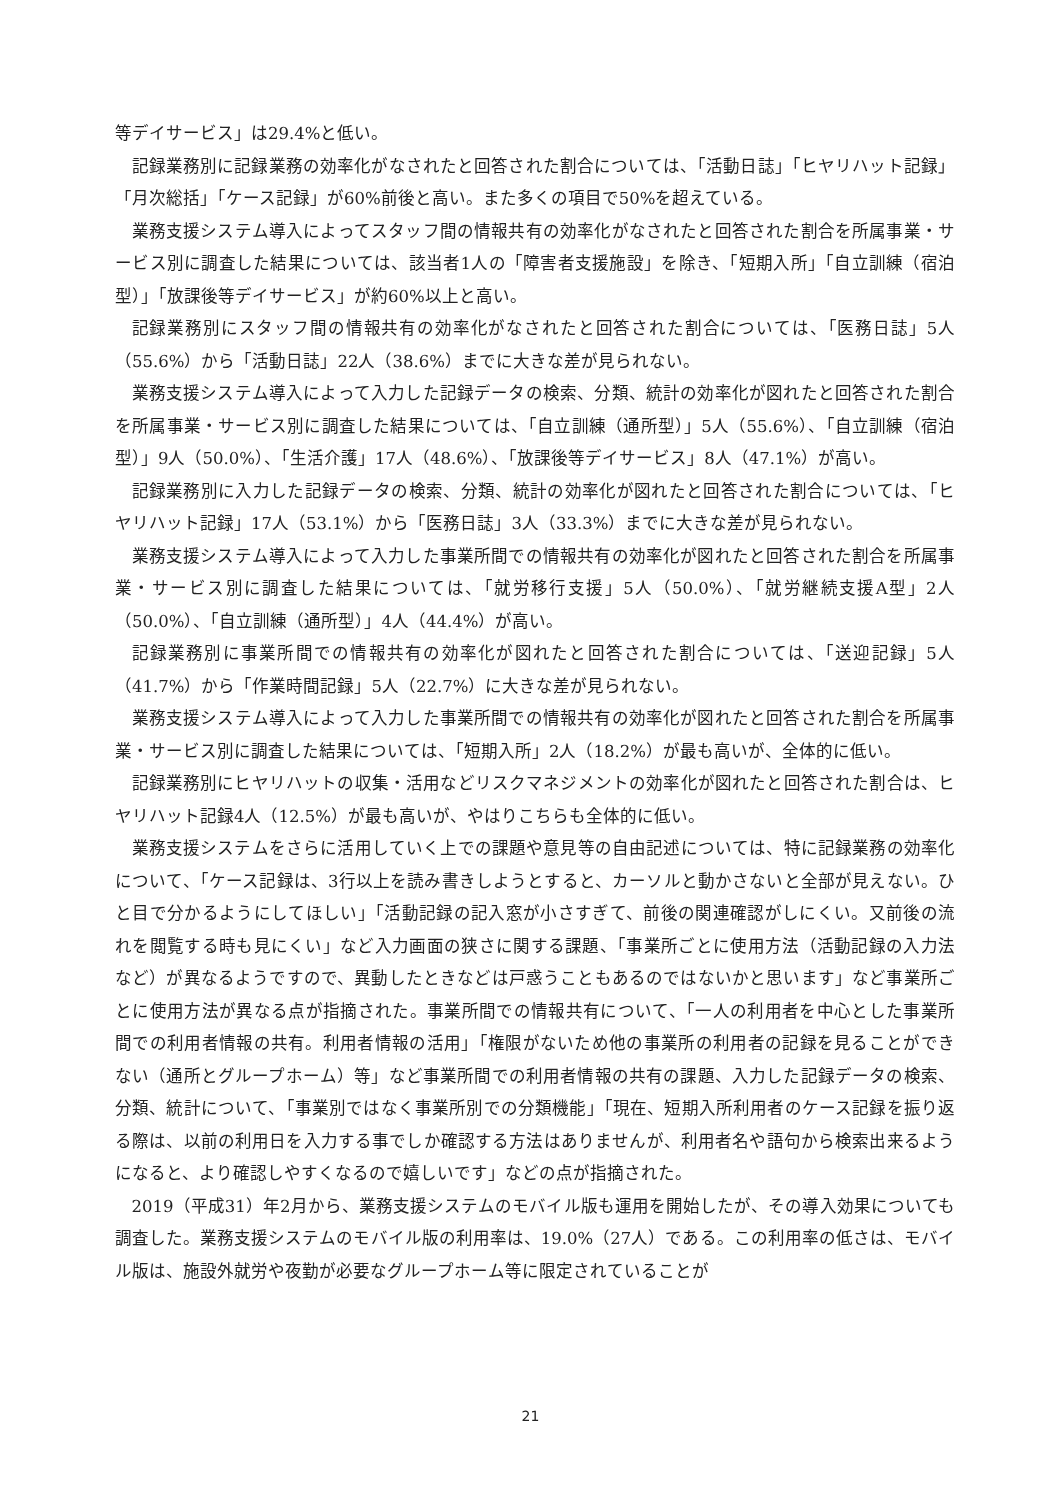等デイサービス」は29.4%と低い。
記録業務別に記録業務の効率化がなされたと回答された割合については、「活動日誌」「ヒヤリハット記録」「月次総括」「ケース記録」が60%前後と高い。また多くの項目で50%を超えている。
業務支援システム導入によってスタッフ間の情報共有の効率化がなされたと回答された割合を所属事業・サービス別に調査した結果については、該当者1人の「障害者支援施設」を除き、「短期入所」「自立訓練（宿泊型）」「放課後等デイサービス」が約60%以上と高い。
記録業務別にスタッフ間の情報共有の効率化がなされたと回答された割合については、「医務日誌」5人（55.6%）から「活動日誌」22人（38.6%）までに大きな差が見られない。
業務支援システム導入によって入力した記録データの検索、分類、統計の効率化が図れたと回答された割合を所属事業・サービス別に調査した結果については、「自立訓練（通所型）」5人（55.6%）、「自立訓練（宿泊型）」9人（50.0%）、「生活介護」17人（48.6%）、「放課後等デイサービス」8人（47.1%）が高い。
記録業務別に入力した記録データの検索、分類、統計の効率化が図れたと回答された割合については、「ヒヤリハット記録」17人（53.1%）から「医務日誌」3人（33.3%）までに大きな差が見られない。
業務支援システム導入によって入力した事業所間での情報共有の効率化が図れたと回答された割合を所属事業・サービス別に調査した結果については、「就労移行支援」5人（50.0%）、「就労継続支援A型」2人（50.0%）、「自立訓練（通所型）」4人（44.4%）が高い。
記録業務別に事業所間での情報共有の効率化が図れたと回答された割合については、「送迎記録」5人（41.7%）から「作業時間記録」5人（22.7%）に大きな差が見られない。
業務支援システム導入によって入力した事業所間での情報共有の効率化が図れたと回答された割合を所属事業・サービス別に調査した結果については、「短期入所」2人（18.2%）が最も高いが、全体的に低い。
記録業務別にヒヤリハットの収集・活用などリスクマネジメントの効率化が図れたと回答された割合は、ヒヤリハット記録4人（12.5%）が最も高いが、やはりこちらも全体的に低い。
業務支援システムをさらに活用していく上での課題や意見等の自由記述については、特に記録業務の効率化について、「ケース記録は、3行以上を読み書きしようとすると、カーソルと動かさないと全部が見えない。ひと目で分かるようにしてほしい」「活動記録の記入窓が小さすぎて、前後の関連確認がしにくい。又前後の流れを閲覧する時も見にくい」など入力画面の狭さに関する課題、「事業所ごとに使用方法（活動記録の入力法など）が異なるようですので、異動したときなどは戸惑うこともあるのではないかと思います」など事業所ごとに使用方法が異なる点が指摘された。事業所間での情報共有について、「一人の利用者を中心とした事業所間での利用者情報の共有。利用者情報の活用」「権限がないため他の事業所の利用者の記録を見ることができない（通所とグループホーム）等」など事業所間での利用者情報の共有の課題、入力した記録データの検索、分類、統計について、「事業別ではなく事業所別での分類機能」「現在、短期入所利用者のケース記録を振り返る際は、以前の利用日を入力する事でしか確認する方法はありませんが、利用者名や語句から検索出来るようになると、より確認しやすくなるので嬉しいです」などの点が指摘された。
2019（平成31）年2月から、業務支援システムのモバイル版も運用を開始したが、その導入効果についても調査した。業務支援システムのモバイル版の利用率は、19.0%（27人）である。この利用率の低さは、モバイル版は、施設外就労や夜勤が必要なグループホーム等に限定されていることが
21